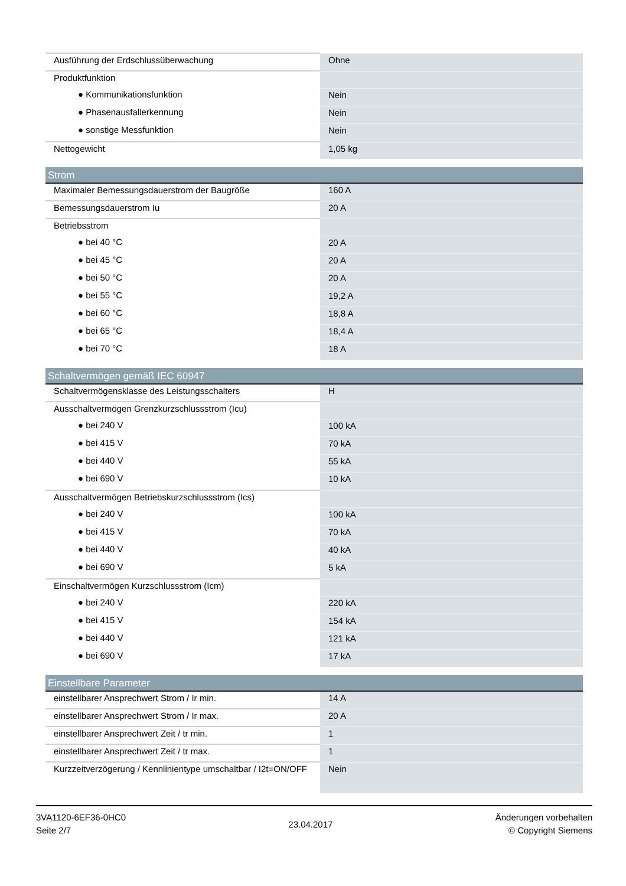| Ausführung der Erdschlussüberwachung | Ohne |
| Produktfunktion | |
| ● Kommunikationsfunktion | Nein |
| ● Phasenausfallerkennung | Nein |
| ● sonstige Messfunktion | Nein |
| Nettogewicht | 1,05 kg |
| Strom | |
| Maximaler Bemessungsdauerstrom der Baugröße | 160 A |
| Bemessungsdauerstrom Iu | 20 A |
| Betriebsstrom | |
| ● bei 40 °C | 20 A |
| ● bei 45 °C | 20 A |
| ● bei 50 °C | 20 A |
| ● bei 55 °C | 19,2 A |
| ● bei 60 °C | 18,8 A |
| ● bei 65 °C | 18,4 A |
| ● bei 70 °C | 18 A |
| Schaltvermögen gemäß IEC 60947 | |
| Schaltvermögensklasse des Leistungsschalters | H |
| Ausschaltvermögen Grenzkurzschlussstrom (Icu) | |
| ● bei 240 V | 100 kA |
| ● bei 415 V | 70 kA |
| ● bei 440 V | 55 kA |
| ● bei 690 V | 10 kA |
| Ausschaltvermögen Betriebskurzschlussstrom (Ics) | |
| ● bei 240 V | 100 kA |
| ● bei 415 V | 70 kA |
| ● bei 440 V | 40 kA |
| ● bei 690 V | 5 kA |
| Einschaltvermögen Kurzschlussstrom (Icm) | |
| ● bei 240 V | 220 kA |
| ● bei 415 V | 154 kA |
| ● bei 440 V | 121 kA |
| ● bei 690 V | 17 kA |
| Einstellbare Parameter | |
| einstellbarer Ansprechwert Strom / Ir min. | 14 A |
| einstellbarer Ansprechwert Strom / Ir max. | 20 A |
| einstellbarer Ansprechwert Zeit / tr min. | 1 |
| einstellbarer Ansprechwert Zeit / tr max. | 1 |
| Kurzzeitverzögerung / Kennlinientype umschaltbar / I2t=ON/OFF | Nein |
3VA1120-6EF36-0HC0
Seite 2/7
23.04.2017
Änderungen vorbehalten
© Copyright Siemens